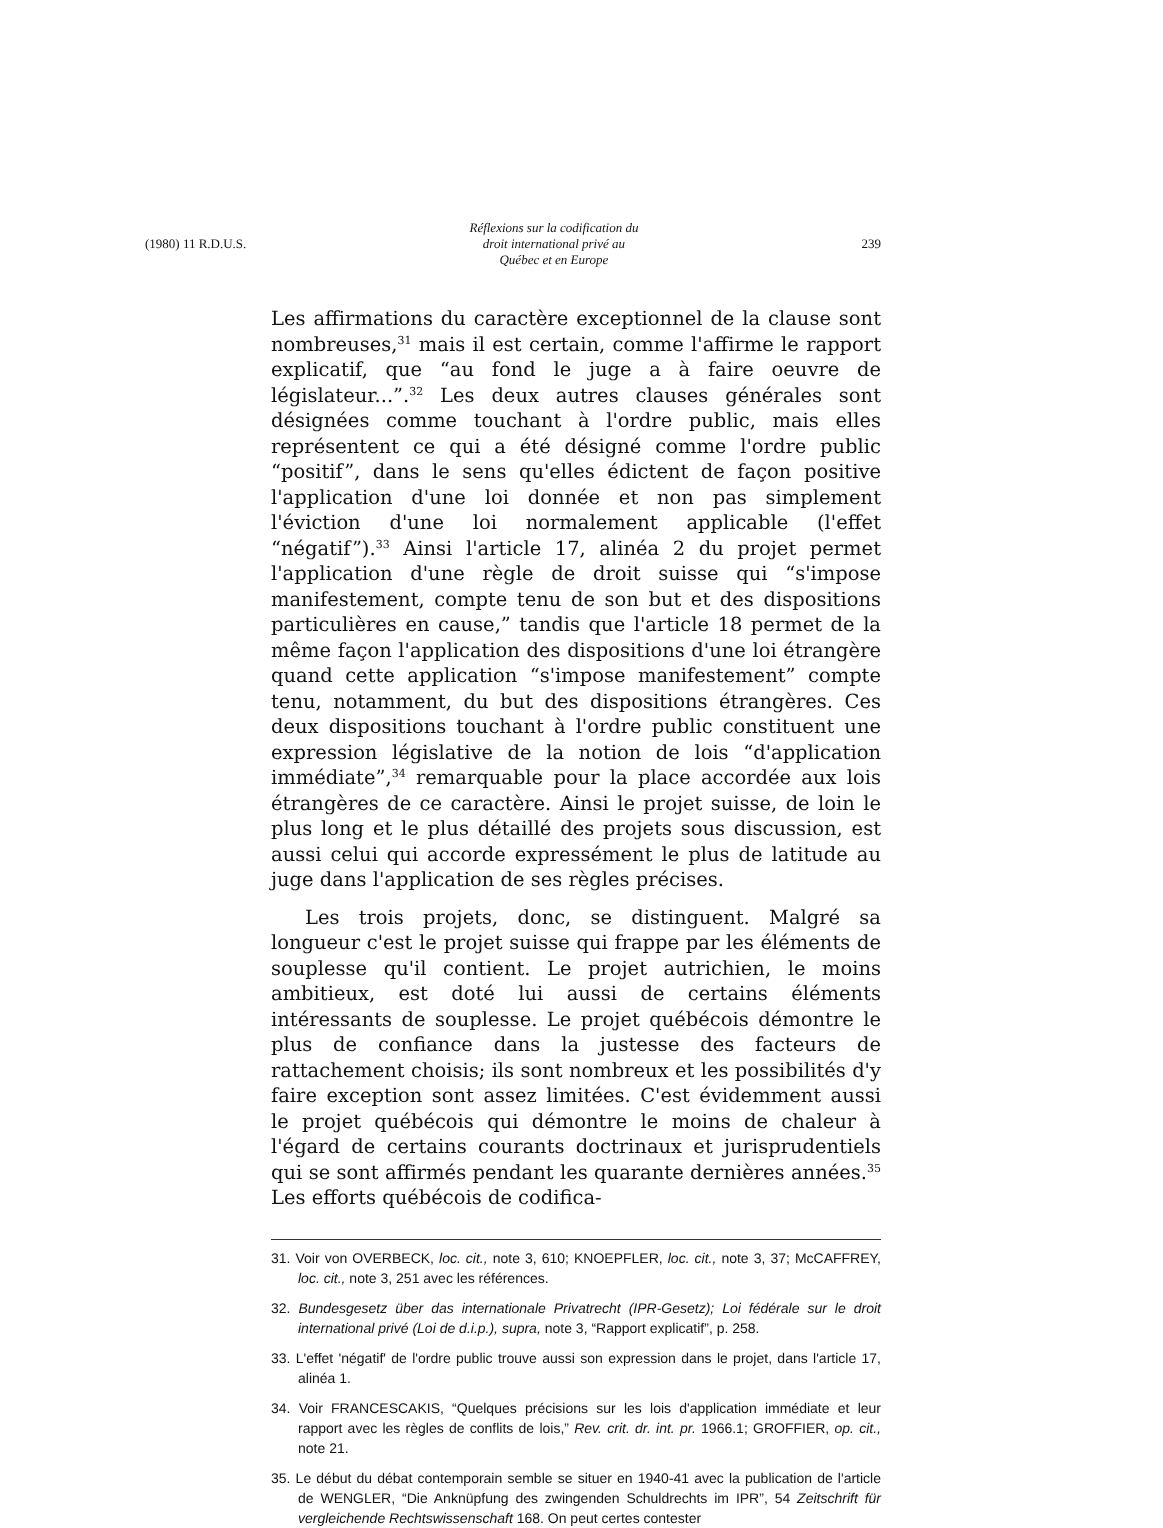(1980) 11 R.D.U.S. Réflexions sur la codification du
droit international privé au
Québec et en Europe 239
Les affirmations du caractère exceptionnel de la clause sont nombreuses,<sup>31</sup> mais il est certain, comme l'affirme le rapport explicatif, que “au fond le juge a à faire oeuvre de législateur...”.<sup>32</sup> Les deux autres clauses générales sont désignées comme touchant à l'ordre public, mais elles représentent ce qui a été désigné comme l'ordre public “positif”, dans le sens qu'elles édictent de façon positive l'application d'une loi donnée et non pas simplement l'éviction d'une loi normalement applicable (l'effet “négatif”).<sup>33</sup> Ainsi l'article 17, alinéa 2 du projet permet l'application d'une règle de droit suisse qui “s'impose manifestement, compte tenu de son but et des dispositions particulières en cause,” tandis que l'article 18 permet de la même façon l'application des dispositions d'une loi étrangère quand cette application “s'impose manifestement” compte tenu, notamment, du but des dispositions étrangères. Ces deux dispositions touchant à l'ordre public constituent une expression législative de la notion de lois “d'application immédiate”,<sup>34</sup> remarquable pour la place accordée aux lois étrangères de ce caractère. Ainsi le projet suisse, de loin le plus long et le plus détaillé des projets sous discussion, est aussi celui qui accorde expressément le plus de latitude au juge dans l'application de ses règles précises.
Les trois projets, donc, se distinguent. Malgré sa longueur c'est le projet suisse qui frappe par les éléments de souplesse qu'il contient. Le projet autrichien, le moins ambitieux, est doté lui aussi de certains éléments intéressants de souplesse. Le projet québécois démontre le plus de confiance dans la justesse des facteurs de rattachement choisis; ils sont nombreux et les possibilités d'y faire exception sont assez limitées. C'est évidemment aussi le projet québécois qui démontre le moins de chaleur à l'égard de certains courants doctrinaux et jurisprudentiels qui se sont affirmés pendant les quarante dernières années.<sup>35</sup> Les efforts québécois de codifica-
31. Voir von OVERBECK, loc. cit., note 3, 610; KNOEPFLER, loc. cit., note 3, 37; McCAFFREY, loc. cit., note 3, 251 avec les références.
32. Bundesgesetz über das internationale Privatrecht (IPR-Gesetz); Loi fédérale sur le droit international privé (Loi de d.i.p.), supra, note 3, “Rapport explicatif”, p. 258.
33. L'effet 'négatif' de l'ordre public trouve aussi son expression dans le projet, dans l'article 17, alinéa 1.
34. Voir FRANCESCAKIS, “Quelques précisions sur les lois d'application immédiate et leur rapport avec les règles de conflits de lois,” Rev. crit. dr. int. pr. 1966.1; GROFFIER, op. cit., note 21.
35. Le début du débat contemporain semble se situer en 1940-41 avec la publication de l'article de WENGLER, “Die Anknüpfung des zwingenden Schuldrechts im IPR”, 54 Zeitschrift für vergleichende Rechtswissenschaft 168. On peut certes contester